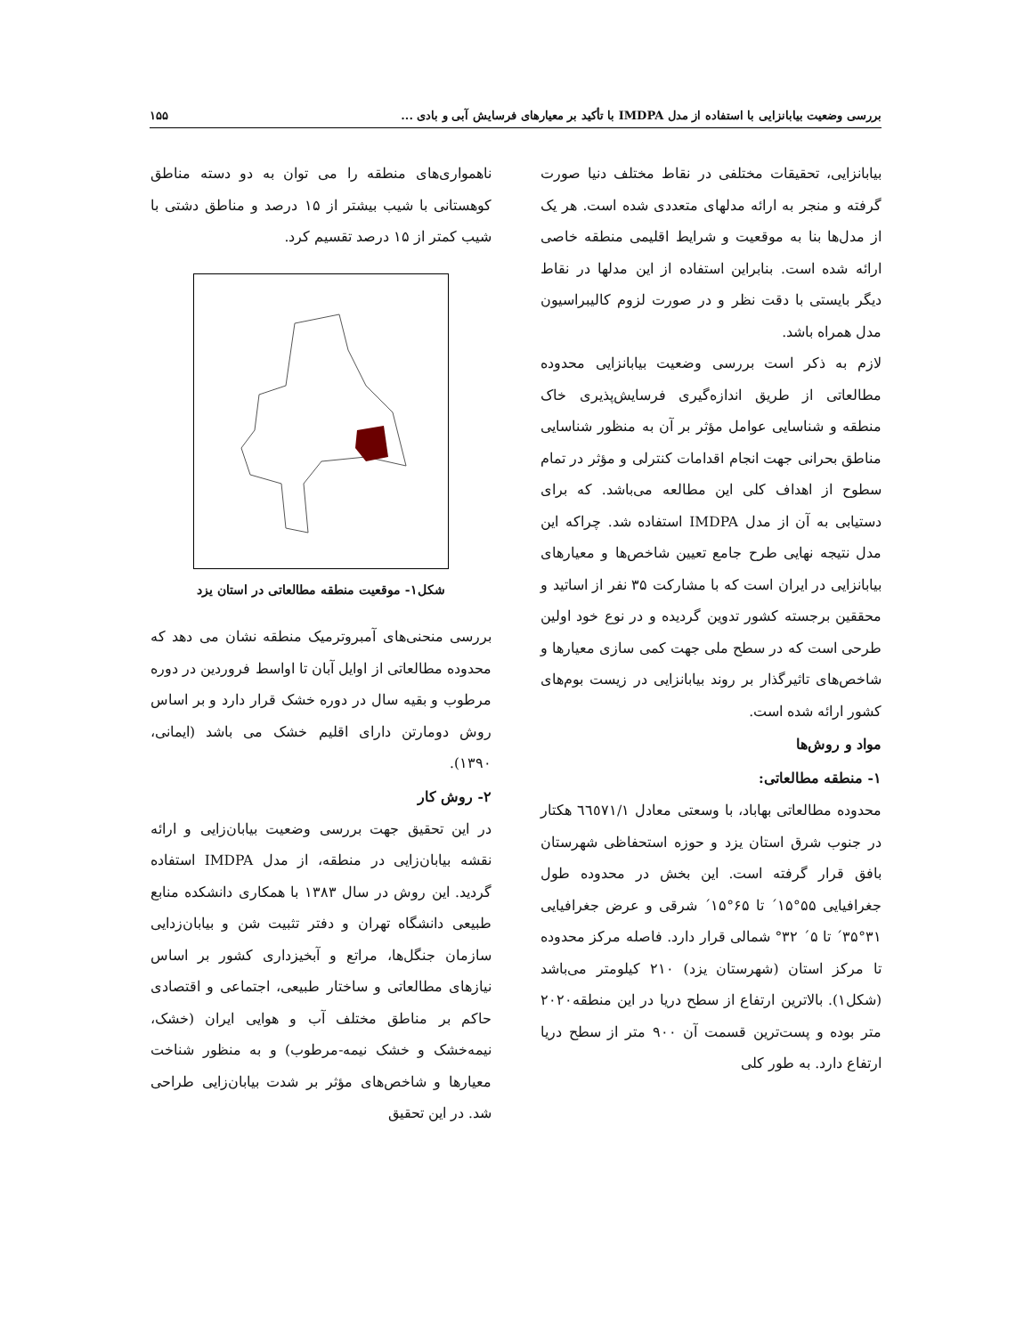بررسی وضعیت بیابانزایی با استفاده از مدل IMDPA با تأکید بر معیارهای فرسایش آبی و بادی ... ۱۵۵
بیابانزایی، تحقیقات مختلفی در نقاط مختلف دنیا صورت گرفته و منجر به ارائه مدلهای متعددی شده است. هر یک از مدل‌ها بنا به موقعیت و شرایط اقلیمی منطقه خاصی ارائه شده است. بنابراین استفاده از این مدلها در نقاط دیگر بایستی با دقت نظر و در صورت لزوم کالیبراسیون مدل همراه باشد.
لازم به ذکر است بررسی وضعیت بیابانزایی محدوده مطالعاتی از طریق اندازه‌گیری فرسایش‌پذیری خاک منطقه و شناسایی عوامل مؤثر بر آن به منظور شناسایی مناطق بحرانی جهت انجام اقدامات کنترلی و مؤثر در تمام سطوح از اهداف کلی این مطالعه می‌باشد. که برای دستیابی به آن از مدل IMDPA استفاده شد. چراکه این مدل نتیجه نهایی طرح جامع تعیین شاخص‌ها و معیارهای بیابانزایی در ایران است که با مشارکت ۳۵ نفر از اساتید و محققین برجسته کشور تدوین گردیده و در نوع خود اولین طرحی است که در سطح ملی جهت کمی سازی معیارها و شاخص‌های تاثیرگذار بر روند بیابانزایی در زیست بوم‌های کشور ارائه شده است.
مواد و روش‌ها
۱- منطقه مطالعاتی:
محدوده مطالعاتی بهاباد، با وسعتی معادل ٦٦٥٧١/١ هکتار در جنوب شرق استان یزد و حوزه استحفاظی شهرستان بافق قرار گرفته است. این بخش در محدوده طول جغرافیایی ۵۵°۱۵´ تا ۶۵°۱۵´ شرقی و عرض جغرافیایی ۳۱°۳۵´ تا ۵´ ۳۲° شمالی قرار دارد. فاصله مرکز محدوده تا مرکز استان (شهرستان یزد) ۲۱۰ کیلومتر می‌باشد (شکل۱). بالاترین ارتفاع از سطح دریا در این منطقه۲۰۲۰ متر بوده و پست‌ترین قسمت آن ۹۰۰ متر از سطح دریا ارتفاع دارد. به طور کلی
ناهمواری‌های منطقه را می توان به دو دسته مناطق کوهستانی با شیب بیشتر از ۱۵ درصد و مناطق دشتی با شیب کمتر از ۱۵ درصد تقسیم کرد.
شکل۱- موقعیت منطقه مطالعاتی در استان یزد
بررسی منحنی‌های آمبروترمیک منطقه نشان می دهد که محدوده مطالعاتی از اوایل آبان تا اواسط فروردین در دوره مرطوب و بقیه سال در دوره خشک قرار دارد و بر اساس روش دومارتن دارای اقلیم خشک می باشد (ایمانی، ۱۳۹۰).
۲- روش کار
در این تحقیق جهت بررسی وضعیت بیابان‌زایی و ارائه نقشه بیابان‌زایی در منطقه، از مدل IMDPA استفاده گردید. این روش در سال ۱۳۸۳ با همکاری دانشکده منابع طبیعی دانشگاه تهران و دفتر تثبیت شن و بیابان‌زدایی سازمان جنگل‌ها، مراتع و آبخیزداری کشور بر اساس نیازهای مطالعاتی و ساختار طبیعی، اجتماعی و اقتصادی حاکم بر مناطق مختلف آب و هوایی ایران (خشک، نیمه‌خشک و خشک نیمه-مرطوب) و به منظور شناخت معیارها و شاخص‌های مؤثر بر شدت بیابان‌زایی طراحی شد. در این تحقیق